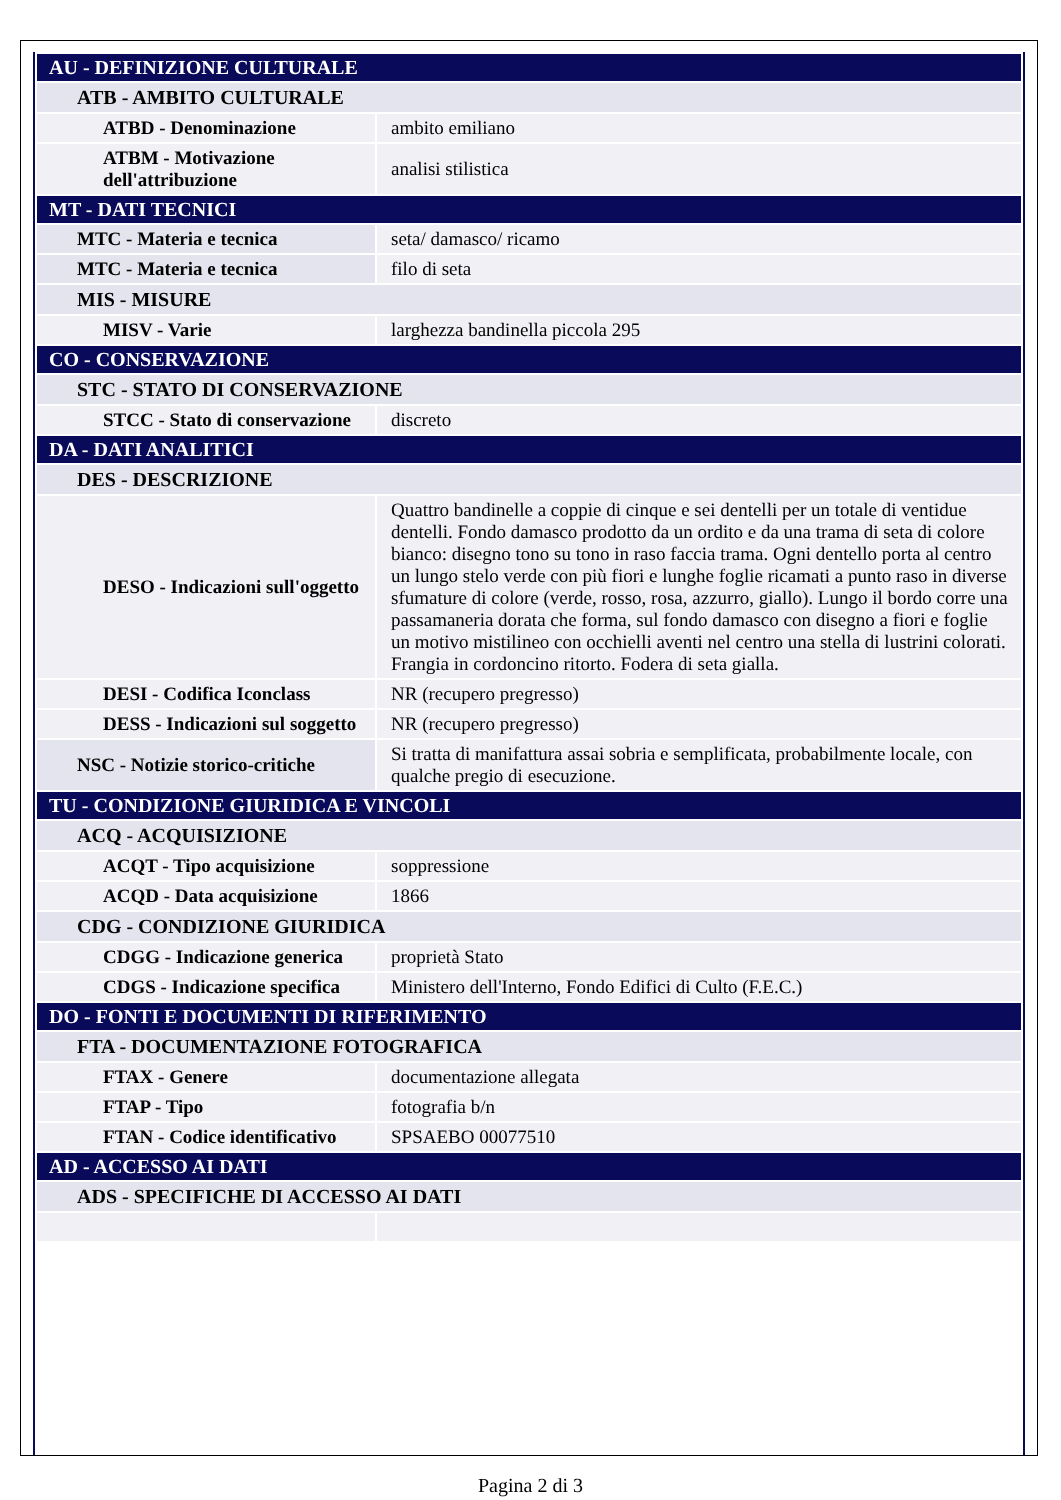| AU - DEFINIZIONE CULTURALE | |
| ATB - AMBITO CULTURALE | |
| ATBD - Denominazione | ambito emiliano |
| ATBM - Motivazione dell'attribuzione | analisi stilistica |
| MT - DATI TECNICI | |
| MTC - Materia e tecnica | seta/ damasco/ ricamo |
| MTC - Materia e tecnica | filo di seta |
| MIS - MISURE | |
| MISV - Varie | larghezza bandinella piccola 295 |
| CO - CONSERVAZIONE | |
| STC - STATO DI CONSERVAZIONE | |
| STCC - Stato di conservazione | discreto |
| DA - DATI ANALITICI | |
| DES - DESCRIZIONE | |
| DESO - Indicazioni sull'oggetto | Quattro bandinelle a coppie di cinque e sei dentelli per un totale di ventidue dentelli. Fondo damasco prodotto da un ordito e da una trama di seta di colore bianco: disegno tono su tono in raso faccia trama. Ogni dentello porta al centro un lungo stelo verde con più fiori e lunghe foglie ricamati a punto raso in diverse sfumature di colore (verde, rosso, rosa, azzurro, giallo). Lungo il bordo corre una passamaneria dorata che forma, sul fondo damasco con disegno a fiori e foglie un motivo mistilineo con occhielli aventi nel centro una stella di lustrini colorati. Frangia in cordoncino ritorto. Fodera di seta gialla. |
| DESI - Codifica Iconclass | NR (recupero pregresso) |
| DESS - Indicazioni sul soggetto | NR (recupero pregresso) |
| NSC - Notizie storico-critiche | Si tratta di manifattura assai sobria e semplificata, probabilmente locale, con qualche pregio di esecuzione. |
| TU - CONDIZIONE GIURIDICA E VINCOLI | |
| ACQ - ACQUISIZIONE | |
| ACQT - Tipo acquisizione | soppressione |
| ACQD - Data acquisizione | 1866 |
| CDG - CONDIZIONE GIURIDICA | |
| CDGG - Indicazione generica | proprietà Stato |
| CDGS - Indicazione specifica | Ministero dell'Interno, Fondo Edifici di Culto (F.E.C.) |
| DO - FONTI E DOCUMENTI DI RIFERIMENTO | |
| FTA - DOCUMENTAZIONE FOTOGRAFICA | |
| FTAX - Genere | documentazione allegata |
| FTAP - Tipo | fotografia b/n |
| FTAN - Codice identificativo | SPSAEBO 00077510 |
| AD - ACCESSO AI DATI | |
| ADS - SPECIFICHE DI ACCESSO AI DATI | |
Pagina 2 di 3